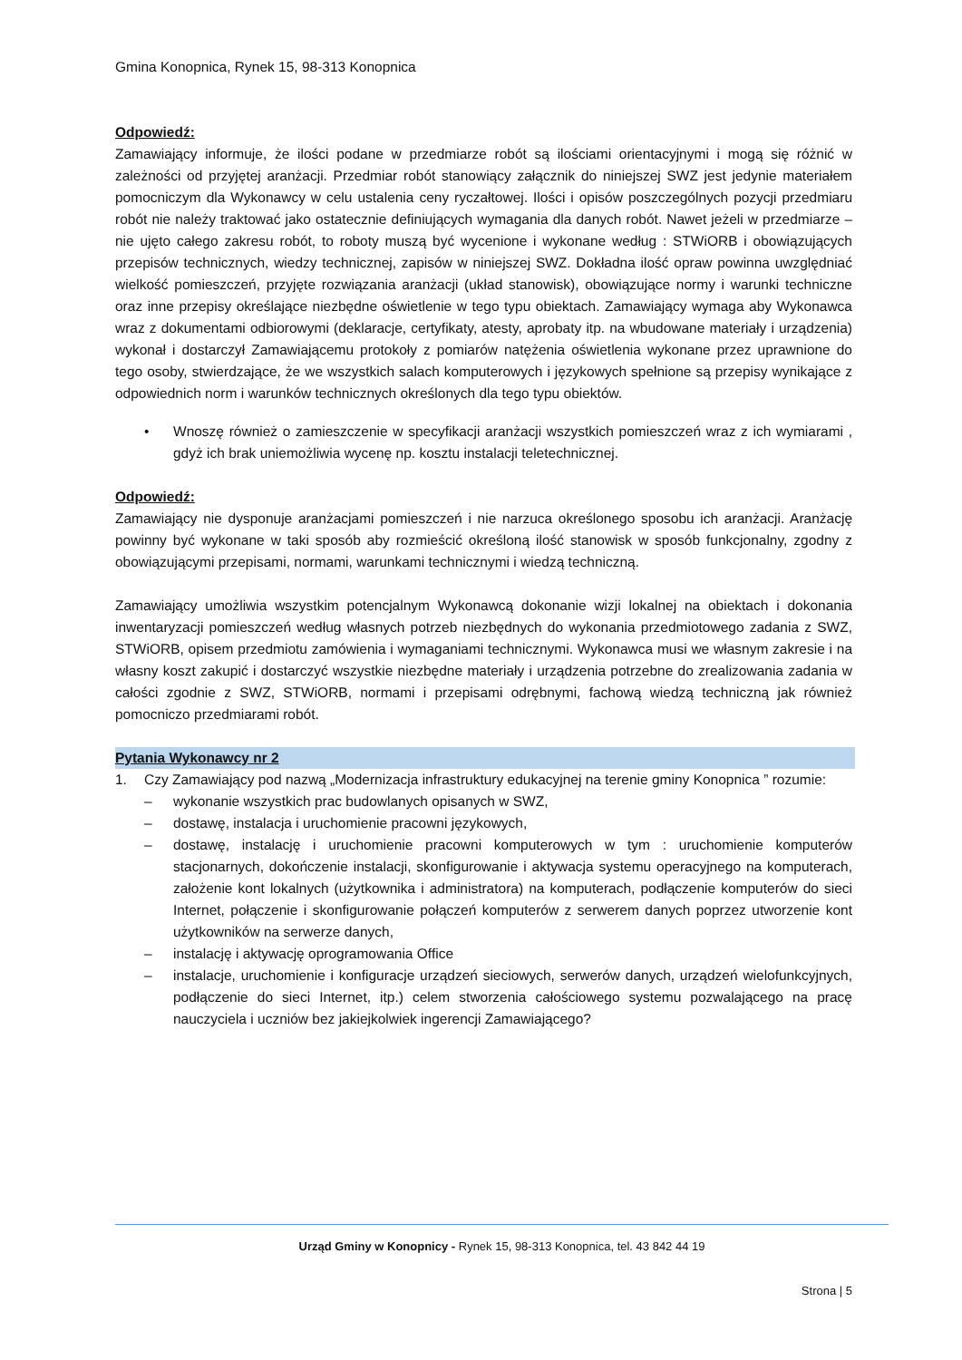Gmina Konopnica, Rynek 15, 98-313 Konopnica
Odpowiedź:
Zamawiający informuje, że ilości podane w przedmiarze robót są ilościami orientacyjnymi i mogą się różnić w zależności od przyjętej aranżacji. Przedmiar robót stanowiący załącznik do niniejszej SWZ jest jedynie materiałem pomocniczym dla Wykonawcy w celu ustalenia ceny ryczałtowej. Ilości i opisów poszczególnych pozycji przedmiaru robót nie należy traktować jako ostatecznie definiujących wymagania dla danych robót. Nawet jeżeli w przedmiarze – nie ujęto całego zakresu robót, to roboty muszą być wycenione i wykonane według : STWiORB i obowiązujących przepisów technicznych, wiedzy technicznej, zapisów w niniejszej SWZ. Dokładna ilość opraw powinna uwzględniać wielkość pomieszczeń, przyjęte rozwiązania aranżacji (układ stanowisk), obowiązujące normy i warunki techniczne oraz inne przepisy określające niezbędne oświetlenie w tego typu obiektach. Zamawiający wymaga aby Wykonawca wraz z dokumentami odbiorowymi (deklaracje, certyfikaty, atesty, aprobaty itp. na wbudowane materiały i urządzenia) wykonał i dostarczył Zamawiającemu protokoły z pomiarów natężenia oświetlenia wykonane przez uprawnione do tego osoby, stwierdzające, że we wszystkich salach komputerowych i językowych spełnione są przepisy wynikające z odpowiednich norm i warunków technicznych określonych dla tego typu obiektów.
• Wnoszę również o zamieszczenie w specyfikacji aranżacji wszystkich pomieszczeń wraz z ich wymiarami , gdyż ich brak uniemożliwia wycenę np. kosztu instalacji teletechnicznej.
Odpowiedź:
Zamawiający nie dysponuje aranżacjami pomieszczeń i nie narzuca określonego sposobu ich aranżacji. Aranżację powinny być wykonane w taki sposób aby rozmieścić określoną ilość stanowisk w sposób funkcjonalny, zgodny z obowiązującymi przepisami, normami, warunkami technicznymi i wiedzą techniczną.
Zamawiający umożliwia wszystkim potencjalnym Wykonawcą dokonanie wizji lokalnej na obiektach i dokonania inwentaryzacji pomieszczeń według własnych potrzeb niezbędnych do wykonania przedmiotowego zadania z SWZ, STWiORB, opisem przedmiotu zamówienia i wymaganiami technicznymi. Wykonawca musi we własnym zakresie i na własny koszt zakupić i dostarczyć wszystkie niezbędne materiały i urządzenia potrzebne do zrealizowania zadania w całości zgodnie z SWZ, STWiORB, normami i przepisami odrębnymi, fachową wiedzą techniczną jak również pomocniczo przedmiarami robót.
Pytania Wykonawcy nr 2
1. Czy Zamawiający pod nazwą „Modernizacja infrastruktury edukacyjnej na terenie gminy Konopnica ” rozumie:
– wykonanie wszystkich prac budowlanych opisanych w SWZ,
– dostawę, instalacja i uruchomienie pracowni językowych,
– dostawę, instalację i uruchomienie pracowni komputerowych w tym : uruchomienie komputerów stacjonarnych, dokończenie instalacji, skonfigurowanie i aktywacja systemu operacyjnego na komputerach, założenie kont lokalnych (użytkownika i administratora) na komputerach, podłączenie komputerów do sieci Internet, połączenie i skonfigurowanie połączeń komputerów z serwerem danych poprzez utworzenie kont użytkowników na serwerze danych,
– instalację i aktywację oprogramowania Office
– instalacje, uruchomienie i konfiguracje urządzeń sieciowych, serwerów danych, urządzeń wielofunkcyjnych, podłączenie do sieci Internet, itp.) celem stworzenia całościowego systemu pozwalającego na pracę nauczyciela i uczniów bez jakiejkolwiek ingerencji Zamawiającego?
Urząd Gminy w Konopnicy - Rynek 15, 98-313 Konopnica, tel. 43 842 44 19
Strona | 5